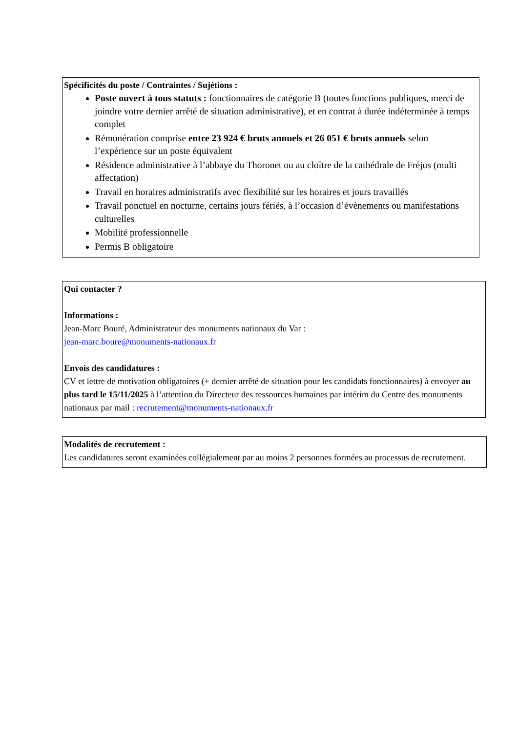Spécificités du poste / Contraintes / Sujétions :
Poste ouvert à tous statuts : fonctionnaires de catégorie B (toutes fonctions publiques, merci de joindre votre dernier arrêté de situation administrative), et en contrat à durée indéterminée à temps complet
Rémunération comprise entre 23 924 € bruts annuels et 26 051 € bruts annuels selon l’expérience sur un poste équivalent
Résidence administrative à l’abbaye du Thoronet ou au cloître de la cathédrale de Fréjus (multi affectation)
Travail en horaires administratifs avec flexibilité sur les horaires et jours travaillés
Travail ponctuel en nocturne, certains jours fériés, à l’occasion d’évènements ou manifestations culturelles
Mobilité professionnelle
Permis B obligatoire
Qui contacter ?
Informations :
Jean-Marc Bouré, Administrateur des monuments nationaux du Var :
jean-marc.boure@monuments-nationaux.fr
Envois des candidatures :
CV et lettre de motivation obligatoires (+ dernier arrêté de situation pour les candidats fonctionnaires) à envoyer au plus tard le 15/11/2025 à l’attention du Directeur des ressources humaines par intérim du Centre des monuments nationaux par mail : recrutement@monuments-nationaux.fr
Modalités de recrutement :
Les candidatures seront examinées collégialement par au moins 2 personnes formées au processus de recrutement.